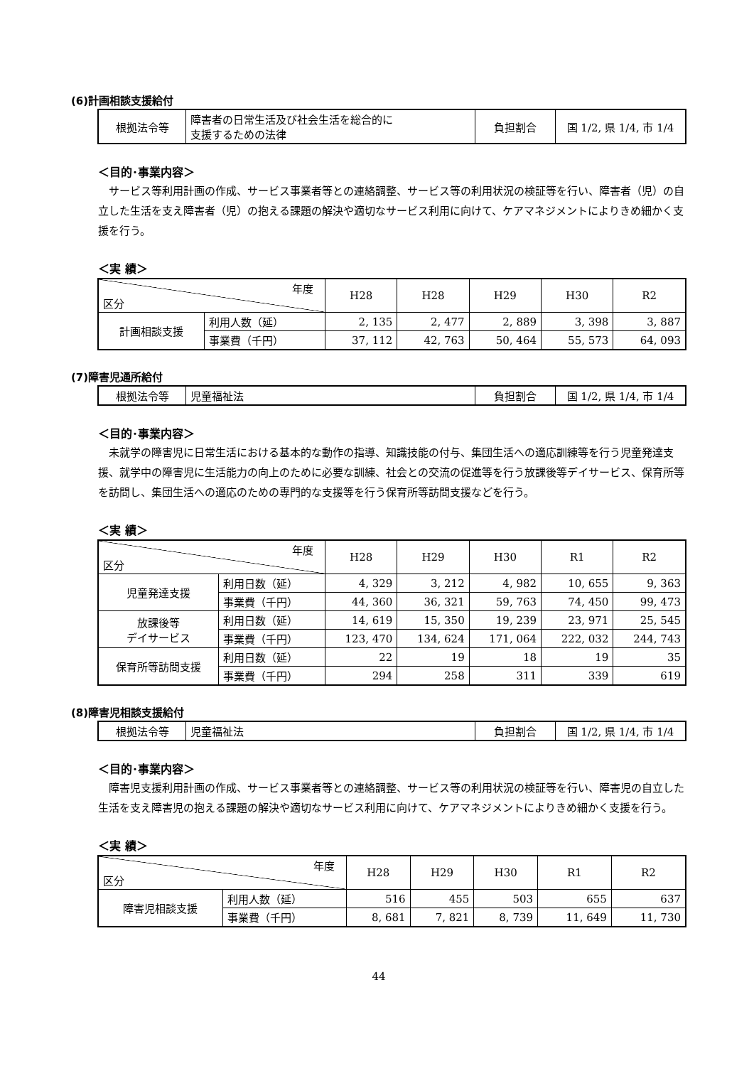(6)計画相談支援給付
| 根拠法令等 | 障害者の日常生活及び社会生活を総合的に 支援するための法律 | 負担割合 | 国 1/2, 県 1/4, 市 1/4 |
＜目的･事業内容＞
　サービス等利用計画の作成、サービス事業者等との連絡調整、サービス等の利用状況の検証等を行い、障害者（児）の自立した生活を支え障害者（児）の抱える課題の解決や適切なサービス利用に向けて、ケアマネジメントによりきめ細かく支援を行う。
＜実 績＞
| 年度 区分 | | H28 | H28 | H29 | H30 | R2 |
| --- | --- | --- | --- | --- | --- | --- |
| 計画相談支援 | 利用人数（延） | 2, 135 | 2, 477 | 2, 889 | 3, 398 | 3, 887 |
| | 事業費（千円） | 37, 112 | 42, 763 | 50, 464 | 55, 573 | 64, 093 |
(7)障害児通所給付
| 根拠法令等 | 児童福祉法 | 負担割合 | 国 1/2, 県 1/4, 市 1/4 |
＜目的･事業内容＞
　未就学の障害児に日常生活における基本的な動作の指導、知識技能の付与、集団生活への適応訓練等を行う児童発達支援、就学中の障害児に生活能力の向上のために必要な訓練、社会との交流の促進等を行う放課後等デイサービス、保育所等を訪問し、集団生活への適応のための専門的な支援等を行う保育所等訪問支援などを行う。
＜実 績＞
| 年度 区分 | | H28 | H29 | H30 | R1 | R2 |
| --- | --- | --- | --- | --- | --- | --- |
| 児童発達支援 | 利用日数（延） | 4, 329 | 3, 212 | 4, 982 | 10, 655 | 9, 363 |
| | 事業費（千円） | 44, 360 | 36, 321 | 59, 763 | 74, 450 | 99, 473 |
| 放課後等 デイサービス | 利用日数（延） | 14, 619 | 15, 350 | 19, 239 | 23, 971 | 25, 545 |
| | 事業費（千円） | 123, 470 | 134, 624 | 171, 064 | 222, 032 | 244, 743 |
| 保育所等訪問支援 | 利用日数（延） | 22 | 19 | 18 | 19 | 35 |
| | 事業費（千円） | 294 | 258 | 311 | 339 | 619 |
(8)障害児相談支援給付
| 根拠法令等 | 児童福祉法 | 負担割合 | 国 1/2, 県 1/4, 市 1/4 |
＜目的･事業内容＞
　障害児支援利用計画の作成、サービス事業者等との連絡調整、サービス等の利用状況の検証等を行い、障害児の自立した生活を支え障害児の抱える課題の解決や適切なサービス利用に向けて、ケアマネジメントによりきめ細かく支援を行う。
＜実 績＞
| 年度 区分 | | H28 | H29 | H30 | R1 | R2 |
| --- | --- | --- | --- | --- | --- | --- |
| 障害児相談支援 | 利用人数（延） | 516 | 455 | 503 | 655 | 637 |
| | 事業費（千円） | 8, 681 | 7, 821 | 8, 739 | 11, 649 | 11, 730 |
44